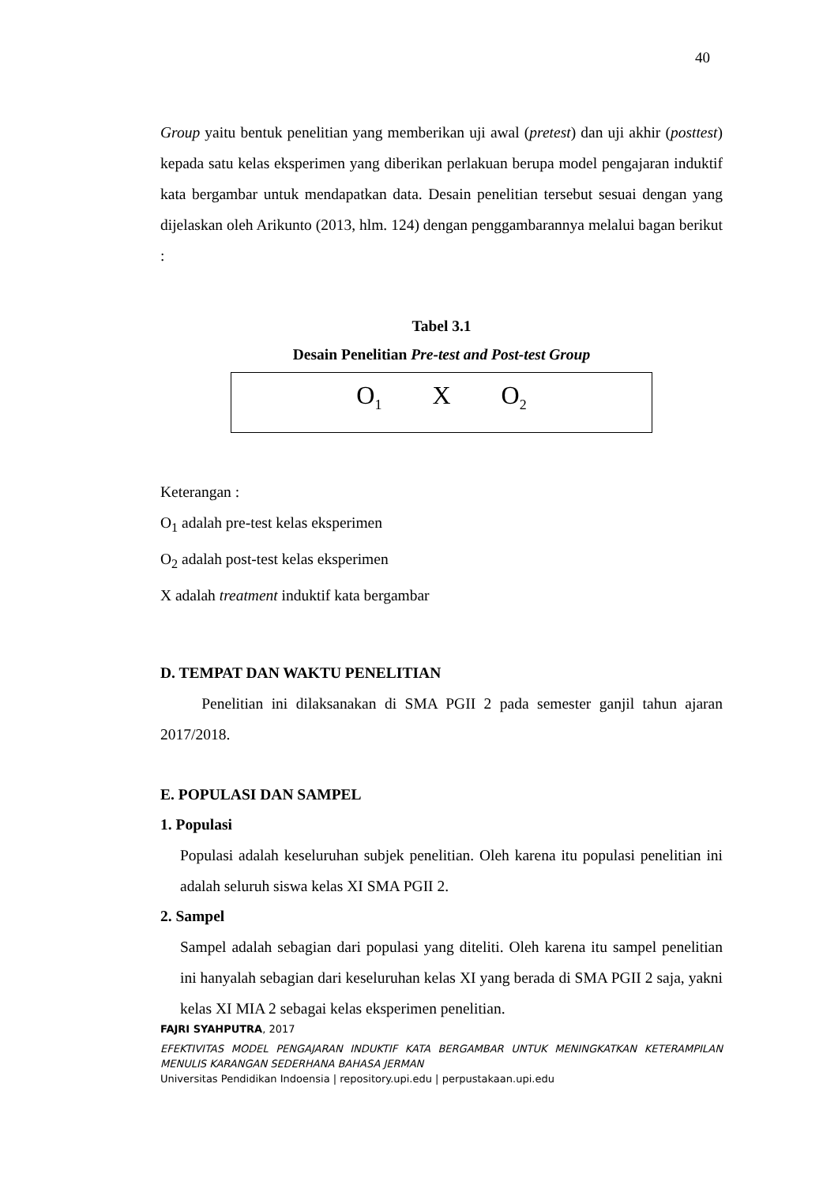40
Group yaitu bentuk penelitian yang memberikan uji awal (pretest) dan uji akhir (posttest) kepada satu kelas eksperimen yang diberikan perlakuan berupa model pengajaran induktif kata bergambar untuk mendapatkan data. Desain penelitian tersebut sesuai dengan yang dijelaskan oleh Arikunto (2013, hlm. 124) dengan penggambarannya melalui bagan berikut :
Tabel 3.1
Desain Penelitian Pre-test and Post-test Group
| O<sub>1</sub> X O<sub>2</sub> |
Keterangan :
O<sub>1</sub> adalah pre-test kelas eksperimen
O<sub>2</sub> adalah post-test kelas eksperimen
X adalah treatment induktif kata bergambar
D. TEMPAT DAN WAKTU PENELITIAN
Penelitian ini dilaksanakan di SMA PGII 2 pada semester ganjil tahun ajaran 2017/2018.
E. POPULASI DAN SAMPEL
1. Populasi
Populasi adalah keseluruhan subjek penelitian. Oleh karena itu populasi penelitian ini adalah seluruh siswa kelas XI SMA PGII 2.
2. Sampel
Sampel adalah sebagian dari populasi yang diteliti. Oleh karena itu sampel penelitian ini hanyalah sebagian dari keseluruhan kelas XI yang berada di SMA PGII 2 saja, yakni kelas XI MIA 2 sebagai kelas eksperimen penelitian.
FAJRI SYAHPUTRA, 2017
EFEKTIVITAS MODEL PENGAJARAN INDUKTIF KATA BERGAMBAR UNTUK MENINGKATKAN KETERAMPILAN MENULIS KARANGAN SEDERHANA BAHASA JERMAN
Universitas Pendidikan Indoensia | repository.upi.edu | perpustakaan.upi.edu